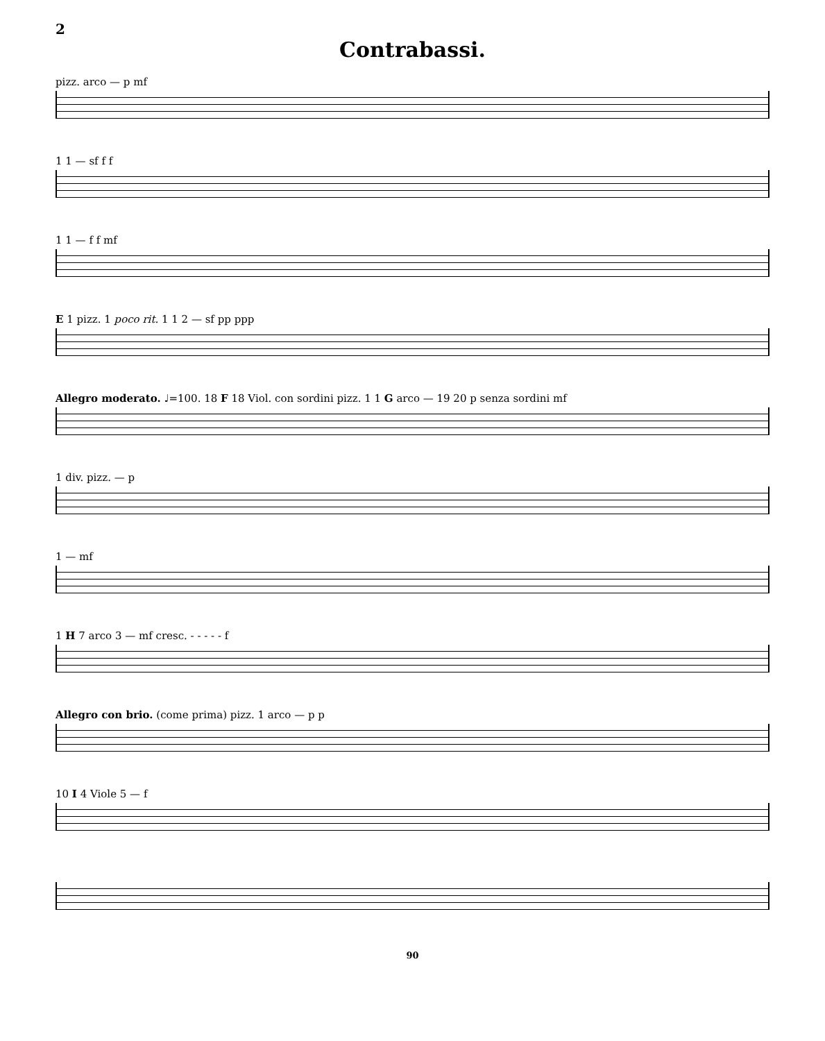2
Contrabassi.
pizz. arco — p mf
1 1 — sf f f
1 1 — f f mf
E 1 pizz. 1 poco rit. 1 1 2 — sf pp ppp
Allegro moderato. ♩=100. 18 F 18 Viol. con sordini pizz. 1 1 G arco — 19 20 p senza sordini mf
1 div. pizz. — p
1 — mf
1 H 7 arco 3 — mf cresc. - - - - - f
Allegro con brio. (come prima) pizz. 1 arco — p p
10 I 4 Viole 5 — f
90